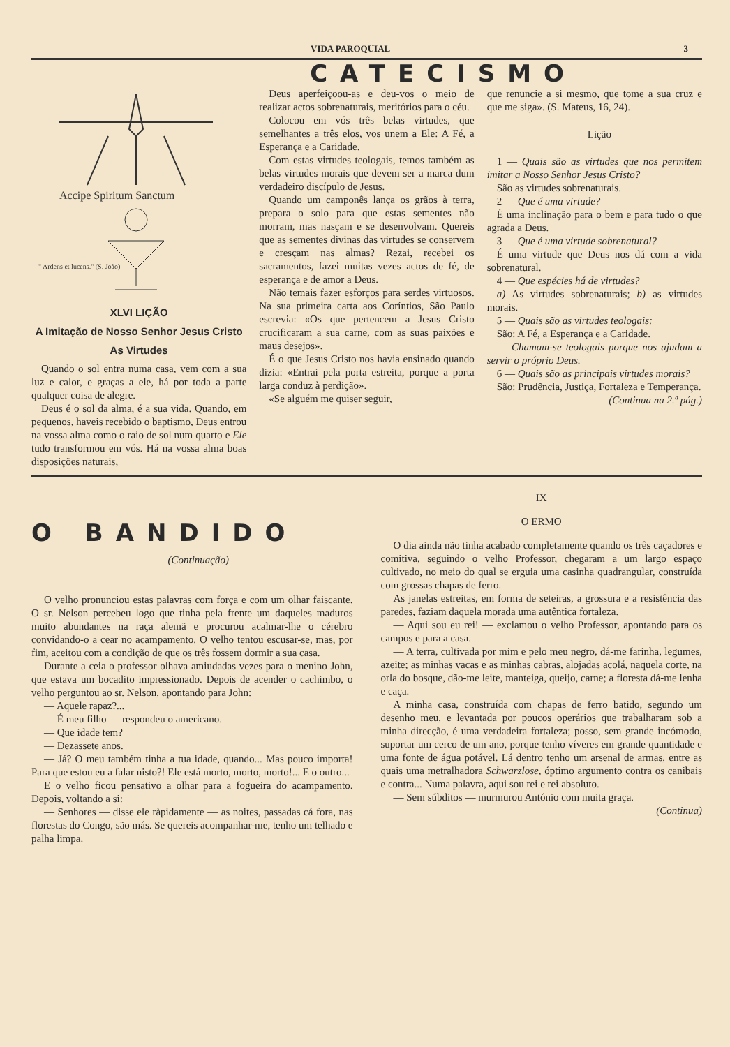VIDA PAROQUIAL 3
CATECISMO
Accipe Spiritum Sanctum
" Ardens et lucens." (S. João)
XLVI LIÇÃO
A Imitação de Nosso Senhor Jesus Cristo
As Virtudes
Quando o sol entra numa casa, vem com a sua luz e calor, e graças a ele, há por toda a parte qualquer coisa de alegre.
Deus é o sol da alma, é a sua vida. Quando, em pequenos, haveis recebido o baptismo, Deus entrou na vossa alma como o raio de sol num quarto e Ele tudo transformou em vós. Há na vossa alma boas disposições naturais,
Deus aperfeiçoou-as e deu-vos o meio de realizar actos sobrenaturais, meritórios para o céu.
Colocou em vós três belas virtudes, que semelhantes a três elos, vos unem a Ele: A Fé, a Esperança e a Caridade.
Com estas virtudes teologais, temos também as belas virtudes morais que devem ser a marca dum verdadeiro discípulo de Jesus.
Quando um camponês lança os grãos à terra, prepara o solo para que estas sementes não morram, mas nasçam e se desenvolvam. Quereis que as sementes divinas das virtudes se conservem e cresçam nas almas? Rezai, recebei os sacramentos, fazei muitas vezes actos de fé, de esperança e de amor a Deus.
Não temais fazer esforços para serdes virtuosos. Na sua primeira carta aos Coríntios, São Paulo escrevia: «Os que pertencem a Jesus Cristo crucificaram a sua carne, com as suas paixões e maus desejos».
É o que Jesus Cristo nos havia ensinado quando dizia: «Entrai pela porta estreita, porque a porta larga conduz à perdição».
«Se alguém me quiser seguir,
que renuncie a si mesmo, que tome a sua cruz e que me siga». (S. Mateus, 16, 24).
Lição
1 — Quais são as virtudes que nos permitem imitar a Nosso Senhor Jesus Cristo?
São as virtudes sobrenaturais.
2 — Que é uma virtude?
É uma inclinação para o bem e para tudo o que agrada a Deus.
3 — Que é uma virtude sobrenatural?
É uma virtude que Deus nos dá com a vida sobrenatural.
4 — Que espécies há de virtudes?
a) As virtudes sobrenaturais; b) as virtudes morais.
5 — Quais são as virtudes teologais:
São: A Fé, a Esperança e a Caridade.
— Chamam-se teologais porque nos ajudam a servir o próprio Deus.
6 — Quais são as principais virtudes morais?
São: Prudência, Justiça, Fortaleza e Temperança.
(Continua na 2.ª pág.)
O BANDIDO
(Continuação)
O velho pronunciou estas palavras com força e com um olhar faiscante. O sr. Nelson percebeu logo que tinha pela frente um daqueles maduros muito abundantes na raça alemã e procurou acalmar-lhe o cérebro convidando-o a cear no acampamento. O velho tentou escusar-se, mas, por fim, aceitou com a condição de que os três fossem dormir a sua casa.
Durante a ceia o professor olhava amiudadas vezes para o menino John, que estava um bocadito impressionado. Depois de acender o cachimbo, o velho perguntou ao sr. Nelson, apontando para John:
— Aquele rapaz?...
— É meu filho — respondeu o americano.
— Que idade tem?
— Dezassete anos.
— Já? O meu também tinha a tua idade, quando... Mas pouco importa! Para que estou eu a falar nisto?! Ele está morto, morto, morto!... E o outro...
E o velho ficou pensativo a olhar para a fogueira do acampamento. Depois, voltando a si:
— Senhores — disse ele ràpidamente — as noites, passadas cá fora, nas florestas do Congo, são más. Se quereis acompanhar-me, tenho um telhado e palha limpa.
IX
O ERMO
O dia ainda não tinha acabado completamente quando os três caçadores e comitiva, seguindo o velho Professor, chegaram a um largo espaço cultivado, no meio do qual se erguia uma casinha quadrangular, construída com grossas chapas de ferro.
As janelas estreitas, em forma de seteiras, a grossura e a resistência das paredes, faziam daquela morada uma autêntica fortaleza.
— Aqui sou eu rei! — exclamou o velho Professor, apontando para os campos e para a casa.
— A terra, cultivada por mim e pelo meu negro, dá-me farinha, legumes, azeite; as minhas vacas e as minhas cabras, alojadas acolá, naquela corte, na orla do bosque, dão-me leite, manteiga, queijo, carne; a floresta dá-me lenha e caça.
A minha casa, construída com chapas de ferro batido, segundo um desenho meu, e levantada por poucos operários que trabalharam sob a minha direcção, é uma verdadeira fortaleza; posso, sem grande incómodo, suportar um cerco de um ano, porque tenho víveres em grande quantidade e uma fonte de água potável. Lá dentro tenho um arsenal de armas, entre as quais uma metralhadora Schwarzlose, óptimo argumento contra os canibais e contra... Numa palavra, aqui sou rei e rei absoluto.
— Sem súbditos — murmurou António com muita graça.
(Continua)